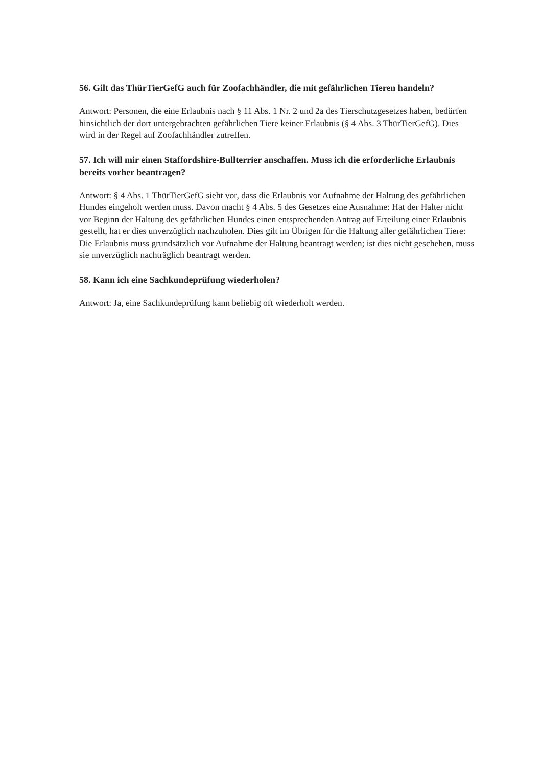56. Gilt das ThürTierGefG auch für Zoofachhändler, die mit gefährlichen Tieren handeln?
Antwort: Personen, die eine Erlaubnis nach § 11 Abs. 1 Nr. 2 und 2a des Tierschutzgesetzes haben, bedürfen hinsichtlich der dort untergebrachten gefährlichen Tiere keiner Erlaubnis (§ 4 Abs. 3 ThürTierGefG). Dies wird in der Regel auf Zoofachhändler zutreffen.
57. Ich will mir einen Staffordshire-Bullterrier anschaffen. Muss ich die erforderliche Erlaubnis bereits vorher beantragen?
Antwort: § 4 Abs. 1 ThürTierGefG sieht vor, dass die Erlaubnis vor Aufnahme der Haltung des gefährlichen Hundes eingeholt werden muss. Davon macht § 4 Abs. 5 des Gesetzes eine Ausnahme: Hat der Halter nicht vor Beginn der Haltung des gefährlichen Hundes einen entsprechenden Antrag auf Erteilung einer Erlaubnis gestellt, hat er dies unverzüglich nachzuholen. Dies gilt im Übrigen für die Haltung aller gefährlichen Tiere: Die Erlaubnis muss grundsätzlich vor Aufnahme der Haltung beantragt werden; ist dies nicht geschehen, muss sie unverzüglich nachträglich beantragt werden.
58. Kann ich eine Sachkundeprüfung wiederholen?
Antwort: Ja, eine Sachkundeprüfung kann beliebig oft wiederholt werden.